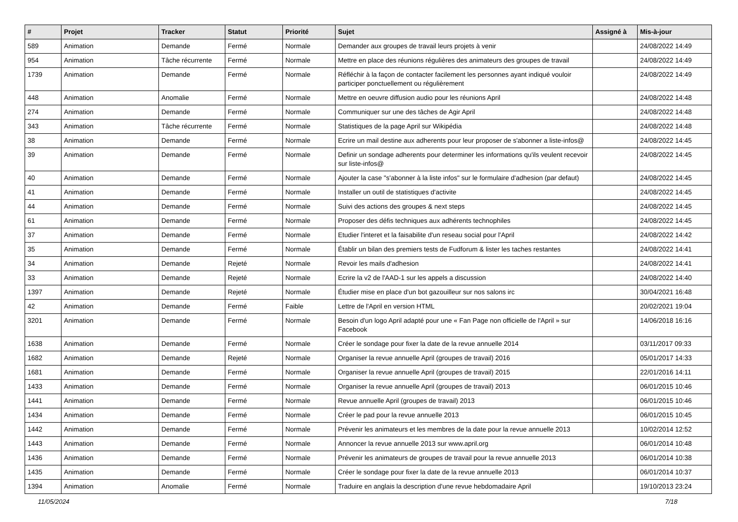| # | Projet | Tracker | Statut | Priorité | Sujet | Assigné à | Mis-à-jour |
| --- | --- | --- | --- | --- | --- | --- | --- |
| 589 | Animation | Demande | Fermé | Normale | Demander aux groupes de travail leurs projets à venir | | 24/08/2022 14:49 |
| 954 | Animation | Tâche récurrente | Fermé | Normale | Mettre en place des réunions régulières des animateurs des groupes de travail | | 24/08/2022 14:49 |
| 1739 | Animation | Demande | Fermé | Normale | Réfléchir à la façon de contacter facilement les personnes ayant indiqué vouloir participer ponctuellement ou régulièrement | | 24/08/2022 14:49 |
| 448 | Animation | Anomalie | Fermé | Normale | Mettre en oeuvre diffusion audio pour les réunions April | | 24/08/2022 14:48 |
| 274 | Animation | Demande | Fermé | Normale | Communiquer sur une des tâches de Agir April | | 24/08/2022 14:48 |
| 343 | Animation | Tâche récurrente | Fermé | Normale | Statistiques de la page April sur Wikipédia | | 24/08/2022 14:48 |
| 38 | Animation | Demande | Fermé | Normale | Ecrire un mail destine aux adherents pour leur proposer de s'abonner a liste-infos@ | | 24/08/2022 14:45 |
| 39 | Animation | Demande | Fermé | Normale | Definir un sondage adherents pour determiner les informations qu'ils veulent recevoir sur liste-infos@ | | 24/08/2022 14:45 |
| 40 | Animation | Demande | Fermé | Normale | Ajouter la case "s'abonner à la liste infos" sur le formulaire d'adhesion (par defaut) | | 24/08/2022 14:45 |
| 41 | Animation | Demande | Fermé | Normale | Installer un outil de statistiques d'activite | | 24/08/2022 14:45 |
| 44 | Animation | Demande | Fermé | Normale | Suivi des actions des groupes & next steps | | 24/08/2022 14:45 |
| 61 | Animation | Demande | Fermé | Normale | Proposer des défis techniques aux adhérents technophiles | | 24/08/2022 14:45 |
| 37 | Animation | Demande | Fermé | Normale | Etudier l'interet et la faisabilite d'un reseau social pour l'April | | 24/08/2022 14:42 |
| 35 | Animation | Demande | Fermé | Normale | Établir un bilan des premiers tests de Fudforum & lister les taches restantes | | 24/08/2022 14:41 |
| 34 | Animation | Demande | Rejeté | Normale | Revoir les mails d'adhesion | | 24/08/2022 14:41 |
| 33 | Animation | Demande | Rejeté | Normale | Ecrire la v2 de l'AAD-1 sur les appels a discussion | | 24/08/2022 14:40 |
| 1397 | Animation | Demande | Rejeté | Normale | Étudier mise en place d'un bot gazouilleur sur nos salons irc | | 30/04/2021 16:48 |
| 42 | Animation | Demande | Fermé | Faible | Lettre de l'April en version HTML | | 20/02/2021 19:04 |
| 3201 | Animation | Demande | Fermé | Normale | Besoin d'un logo April adapté pour une « Fan Page non officielle de l'April » sur Facebook | | 14/06/2018 16:16 |
| 1638 | Animation | Demande | Fermé | Normale | Créer le sondage pour fixer la date de la revue annuelle 2014 | | 03/11/2017 09:33 |
| 1682 | Animation | Demande | Rejeté | Normale | Organiser la revue annuelle April (groupes de travail) 2016 | | 05/01/2017 14:33 |
| 1681 | Animation | Demande | Fermé | Normale | Organiser la revue annuelle April (groupes de travail) 2015 | | 22/01/2016 14:11 |
| 1433 | Animation | Demande | Fermé | Normale | Organiser la revue annuelle April (groupes de travail) 2013 | | 06/01/2015 10:46 |
| 1441 | Animation | Demande | Fermé | Normale | Revue annuelle April (groupes de travail) 2013 | | 06/01/2015 10:46 |
| 1434 | Animation | Demande | Fermé | Normale | Créer le pad pour la revue annuelle 2013 | | 06/01/2015 10:45 |
| 1442 | Animation | Demande | Fermé | Normale | Prévenir les animateurs et les membres de la date pour la revue annuelle 2013 | | 10/02/2014 12:52 |
| 1443 | Animation | Demande | Fermé | Normale | Annoncer la revue annuelle 2013 sur www.april.org | | 06/01/2014 10:48 |
| 1436 | Animation | Demande | Fermé | Normale | Prévenir les animateurs de groupes de travail pour la revue annuelle 2013 | | 06/01/2014 10:38 |
| 1435 | Animation | Demande | Fermé | Normale | Créer le sondage pour fixer la date de la revue annuelle 2013 | | 06/01/2014 10:37 |
| 1394 | Animation | Anomalie | Fermé | Normale | Traduire en anglais la description d'une revue hebdomadaire April | | 19/10/2013 23:24 |
11/05/2024 7/18